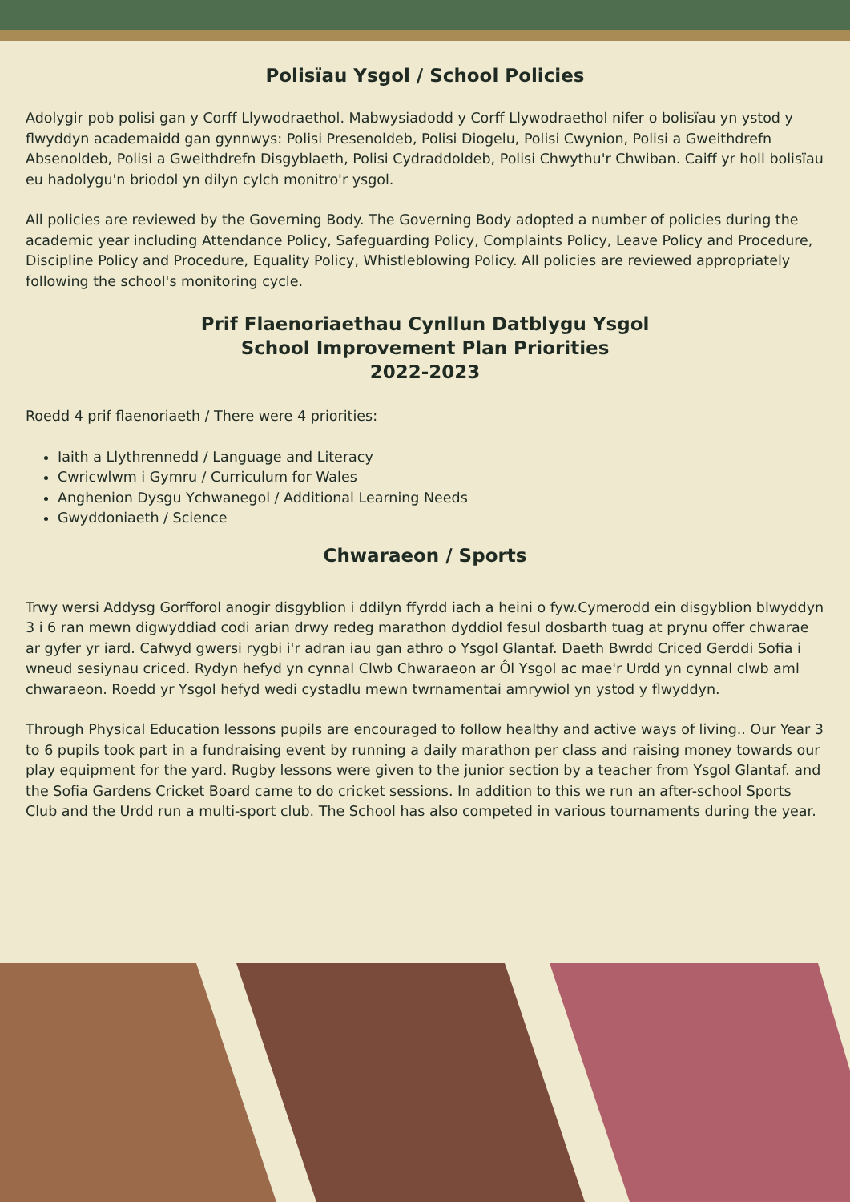Polisïau Ysgol / School Policies
Adolygir pob polisi gan y Corff Llywodraethol. Mabwysiadodd y Corff Llywodraethol nifer o bolisïau yn ystod y flwyddyn academaidd gan gynnwys: Polisi Presenoldeb, Polisi Diogelu, Polisi Cwynion, Polisi a Gweithdrefn Absenoldeb, Polisi a Gweithdrefn Disgyblaeth, Polisi Cydraddoldeb, Polisi Chwythu'r Chwiban. Caiff yr holl bolisïau eu hadolygu'n briodol yn dilyn cylch monitro'r ysgol.
All policies are reviewed by the Governing Body. The Governing Body adopted a number of policies during the academic year including Attendance Policy, Safeguarding Policy, Complaints Policy, Leave Policy and Procedure, Discipline Policy and Procedure, Equality Policy, Whistleblowing Policy. All policies are reviewed appropriately following the school's monitoring cycle.
Prif Flaenoriaethau Cynllun Datblygu Ysgol
School Improvement Plan Priorities
2022-2023
Roedd 4 prif flaenoriaeth / There were 4 priorities:
Iaith a Llythrennedd / Language and Literacy
Cwricwlwm i Gymru / Curriculum for Wales
Anghenion Dysgu Ychwanegol / Additional Learning Needs
Gwyddoniaeth / Science
Chwaraeon / Sports
Trwy wersi Addysg Gorfforol anogir disgyblion i ddilyn ffyrdd iach a heini o fyw.Cymerodd ein disgyblion blwyddyn 3 i 6 ran mewn digwyddiad codi arian drwy redeg marathon dyddiol fesul dosbarth tuag at prynu offer chwarae ar gyfer yr iard. Cafwyd gwersi rygbi i'r adran iau gan athro o Ysgol Glantaf. Daeth Bwrdd Criced Gerddi Sofia i wneud sesiynau criced. Rydyn hefyd yn cynnal Clwb Chwaraeon ar Ôl Ysgol ac mae'r Urdd yn cynnal clwb aml chwaraeon. Roedd yr Ysgol hefyd wedi cystadlu mewn twrnamentai amrywiol yn ystod y flwyddyn.
Through Physical Education lessons pupils are encouraged to follow healthy and active ways of living.. Our Year 3 to 6 pupils took part in a fundraising event by running a daily marathon per class and raising money towards our play equipment for the yard. Rugby lessons were given to the junior section by a teacher from Ysgol Glantaf. and the Sofia Gardens Cricket Board came to do cricket sessions. In addition to this we run an after-school Sports Club and the Urdd run a multi-sport club. The School has also competed in various tournaments during the year.